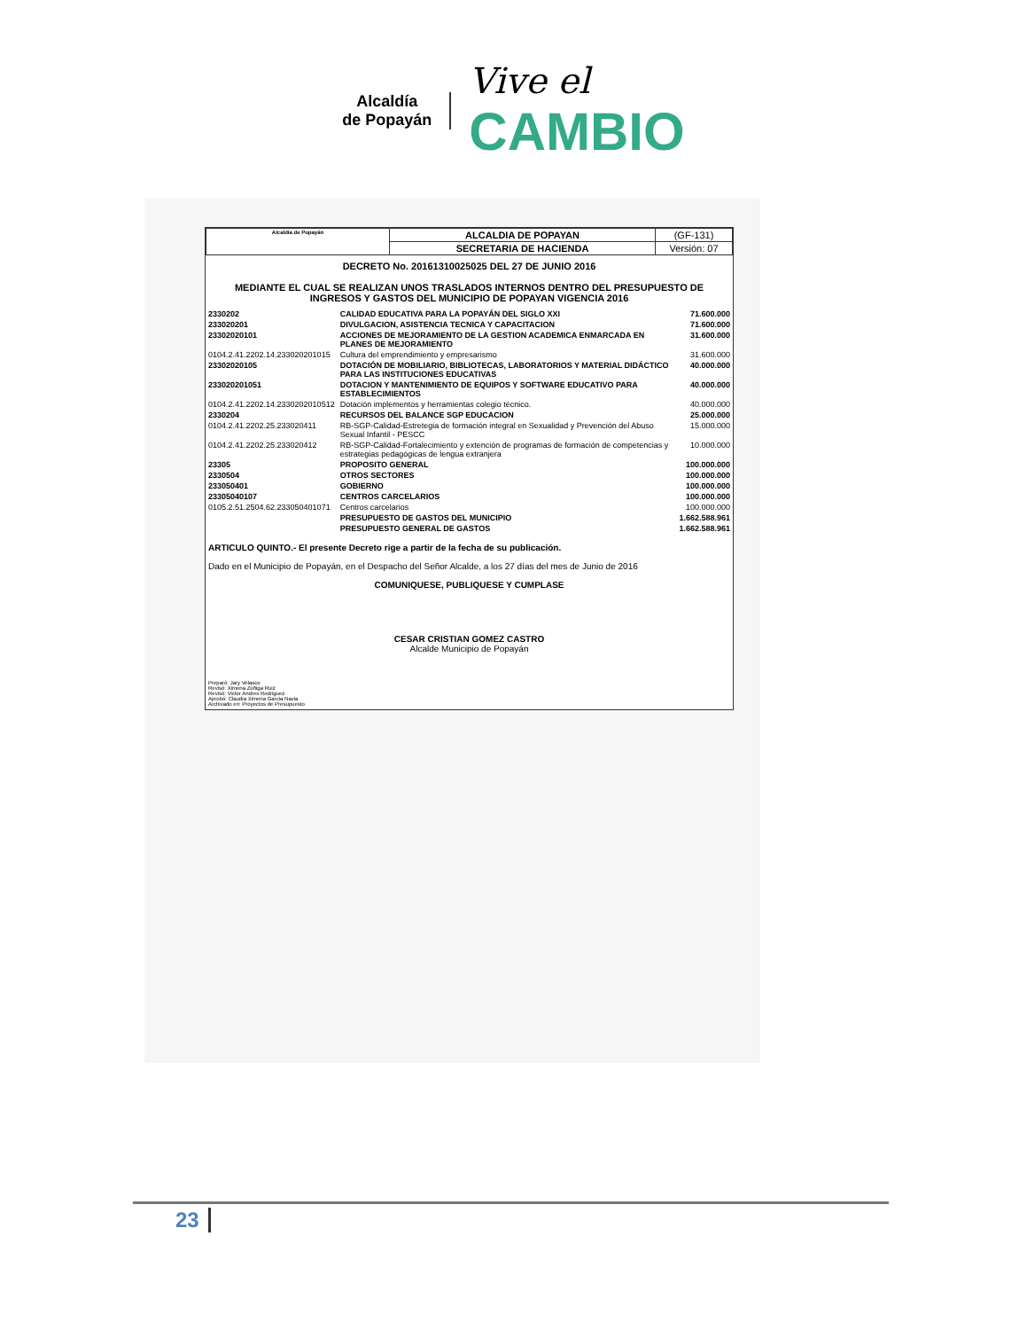Alcaldía
de Popayán
Vive el
CAMBIO
| Alcaldía de Popayán | ALCALDIA DE POPAYAN | (GF-131) |
| | SECRETARIA DE HACIENDA | Versión: 07 |
DECRETO No. 20161310025025 DEL 27 DE JUNIO 2016
MEDIANTE EL CUAL SE REALIZAN UNOS TRASLADOS INTERNOS DENTRO DEL PRESUPUESTO DE INGRESOS Y GASTOS DEL MUNICIPIO DE POPAYAN VIGENCIA 2016
| 2330202 | CALIDAD EDUCATIVA PARA LA POPAYÁN DEL SIGLO XXI | 71.600.000 |
| 233020201 | DIVULGACION, ASISTENCIA TECNICA Y CAPACITACION | 71.600.000 |
| 23302020101 | ACCIONES DE MEJORAMIENTO DE LA GESTION ACADEMICA ENMARCADA EN PLANES DE MEJORAMIENTO | 31.600.000 |
| 0104.2.41.2202.14.233020201015 | Cultura del emprendimiento y empresarismo | 31.600.000 |
| 23302020105 | DOTACIÓN DE MOBILIARIO, BIBLIOTECAS, LABORATORIOS Y MATERIAL DIDÁCTICO PARA LAS INSTITUCIONES EDUCATIVAS | 40.000.000 |
| 233020201051 | DOTACION Y MANTENIMIENTO DE EQUIPOS Y SOFTWARE EDUCATIVO PARA ESTABLECIMIENTOS | 40.000.000 |
| 0104.2.41.2202.14.2330202010512 | Dotación implementos y herramientas colegio técnico. | 40.000.000 |
| 2330204 | RECURSOS DEL BALANCE SGP EDUCACION | 25.000.000 |
| 0104.2.41.2202.25.233020411 | RB-SGP-Calidad-Estretegia de formación integral en Sexualidad y Prevención del Abuso Sexual Infantil - PESCC | 15.000.000 |
| 0104.2.41.2202.25.233020412 | RB-SGP-Calidad-Fortalecimiento y extención de programas de formación de competencias y estrategias pedagógicas de lengua extranjera | 10.000.000 |
| 23305 | PROPOSITO GENERAL | 100.000.000 |
| 2330504 | OTROS SECTORES | 100.000.000 |
| 233050401 | GOBIERNO | 100.000.000 |
| 23305040107 | CENTROS CARCELARIOS | 100.000.000 |
| 0105.2.51.2504.62.233050401071 | Centros carcelarios | 100.000.000 |
| | PRESUPUESTO DE GASTOS DEL MUNICIPIO | 1.662.588.961 |
| | PRESUPUESTO GENERAL DE GASTOS | 1.662.588.961 |
ARTICULO QUINTO.- El presente Decreto rige a partir de la fecha de su publicación.
Dado en el Municipio de Popayán, en el Despacho del Señor Alcalde, a los 27 días del mes de Junio de 2016
COMUNIQUESE, PUBLIQUESE Y CUMPLASE
CESAR CRISTIAN GOMEZ CASTRO
Alcalde Municipio de Popayán
Preparó: Jary Velasco
Revisó: Ximena Zúñiga Ruiz
Revisó: Victor Andres Rodriguez
Aprobó: Claudia Ximena Garcia Navia
Archivado en: Proyectos de Presupuesto
23